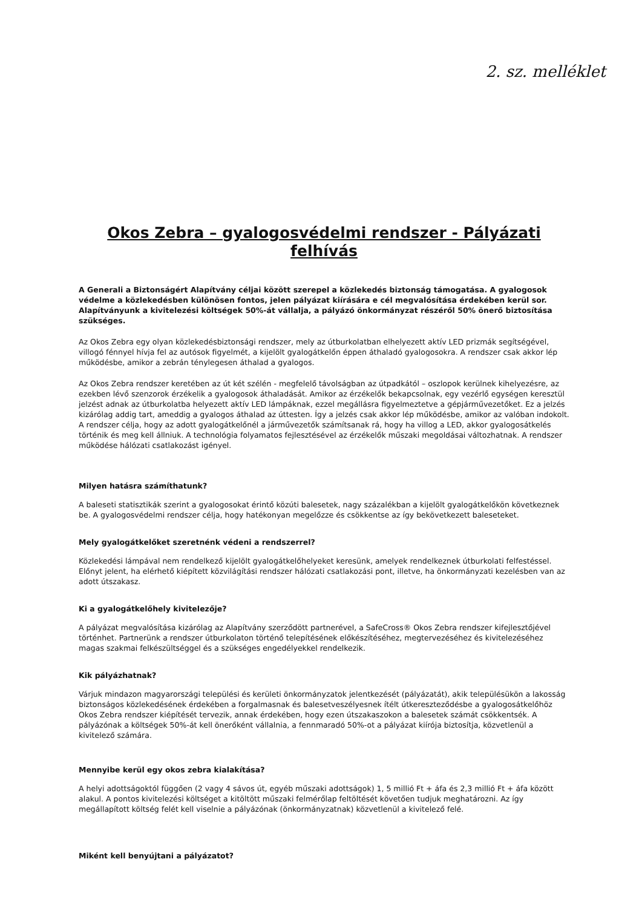2. sz. melléklet
Okos Zebra – gyalogosvédelmi rendszer - Pályázati felhívás
A Generali a Biztonságért Alapítvány céljai között szerepel a közlekedés biztonság támogatása. A gyalogosok védelme a közlekedésben különösen fontos, jelen pályázat kiírására e cél megvalósítása érdekében kerül sor. Alapítványunk a kivitelezési költségek 50%-át vállalja, a pályázó önkormányzat részéről 50% önerő biztosítása szükséges.
Az Okos Zebra egy olyan közlekedésbiztonsági rendszer, mely az útburkolatban elhelyezett aktív LED prizmák segítségével, villogó fénnyel hívja fel az autósok figyelmét, a kijelölt gyalogátkelőn éppen áthaladó gyalogosokra. A rendszer csak akkor lép működésbe, amikor a zebrán ténylegesen áthalad a gyalogos.
Az Okos Zebra rendszer keretében az út két szélén - megfelelő távolságban az útpadkától – oszlopok kerülnek kihelyezésre, az ezekben lévő szenzorok érzékelik a gyalogosok áthaladását. Amikor az érzékelők bekapcsolnak, egy vezérlő egységen keresztül jelzést adnak az útburkolatba helyezett aktív LED lámpáknak, ezzel megállásra figyelmeztetve a gépjárművezetőket. Ez a jelzés kizárólag addig tart, ameddig a gyalogos áthalad az úttesten. Így a jelzés csak akkor lép működésbe, amikor az valóban indokolt. A rendszer célja, hogy az adott gyalogátkelőnél a járművezetők számítsanak rá, hogy ha villog a LED, akkor gyalogosátkelés történik és meg kell állniuk. A technológia folyamatos fejlesztésével az érzékelők műszaki megoldásai változhatnak. A rendszer működése hálózati csatlakozást igényel.
Milyen hatásra számíthatunk?
A baleseti statisztikák szerint a gyalogosokat érintő közúti balesetek, nagy százalékban a kijelölt gyalogátkelőkön következnek be. A gyalogosvédelmi rendszer célja, hogy hatékonyan megelőzze és csökkentse az így bekövetkezett baleseteket.
Mely gyalogátkelőket szeretnénk védeni a rendszerrel?
Közlekedési lámpával nem rendelkező kijelölt gyalogátkelőhelyeket keresünk, amelyek rendelkeznek útburkolati felfestéssel. Előnyt jelent, ha elérhető kiépített közvilágítási rendszer hálózati csatlakozási pont, illetve, ha önkormányzati kezelésben van az adott útszakasz.
Ki a gyalogátkelőhely kivitelezője?
A pályázat megvalósítása kizárólag az Alapítvány szerződött partnerével, a SafeCross® Okos Zebra rendszer kifejlesztőjével történhet. Partnerünk a rendszer útburkolaton történő telepítésének előkészítéséhez, megtervezéséhez és kivitelezéséhez magas szakmai felkészültséggel és a szükséges engedélyekkel rendelkezik.
Kik pályázhatnak?
Várjuk mindazon magyarországi települési és kerületi önkormányzatok jelentkezését (pályázatát), akik településükön a lakosság biztonságos közlekedésének érdekében a forgalmasnak és balesetveszélyesnek ítélt útkereszteződésbe a gyalogosátkelőhöz Okos Zebra rendszer kiépítését tervezik, annak érdekében, hogy ezen útszakaszokon a balesetek számát csökkentsék. A pályázónak a költségek 50%-át kell önerőként vállalnia, a fennmaradó 50%-ot a pályázat kiírója biztosítja, közvetlenül a kivitelező számára.
Mennyibe kerül egy okos zebra kialakítása?
A helyi adottságoktól függően (2 vagy 4 sávos út, egyéb műszaki adottságok) 1, 5 millió Ft + áfa és 2,3 millió Ft + áfa között alakul. A pontos kivitelezési költséget a kitöltött műszaki felmérőlap feltöltését követően tudjuk meghatározni. Az így megállapított költség felét kell viselnie a pályázónak (önkormányzatnak) közvetlenül a kivitelező felé.
Miként kell benyújtani a pályázatot?